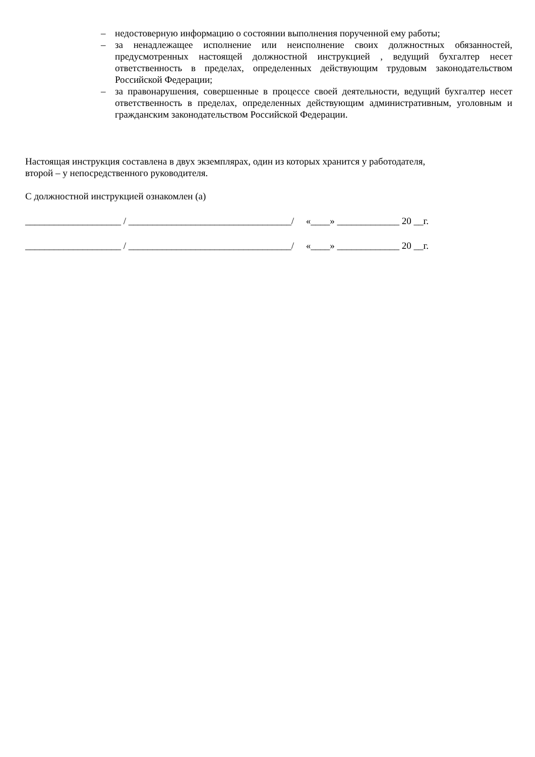– недостоверную информацию о состоянии выполнения порученной ему работы;
– за ненадлежащее исполнение или неисполнение своих должностных обязанностей, предусмотренных настоящей должностной инструкцией , ведущий бухгалтер несет ответственность в пределах, определенных действующим трудовым законодательством Российской Федерации;
– за правонарушения, совершенные в процессе своей деятельности, ведущий бухгалтер несет ответственность в пределах, определенных действующим административным, уголовным и гражданским законодательством Российской Федерации.
Настоящая инструкция составлена в двух экземплярах, один из которых хранится у работодателя,
второй – у непосредственного руководителя.
С должностной инструкцией ознакомлен (а)
____________________ / __________________________________/ «____» _____________ 20 __г.
____________________ / __________________________________/ «____» _____________ 20 __г.